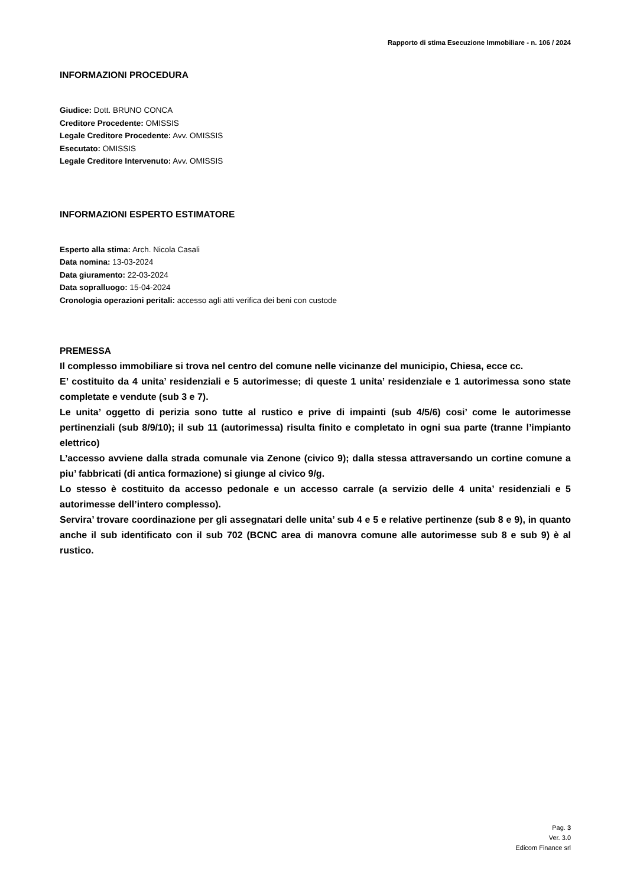Rapporto di stima Esecuzione Immobiliare - n. 106 / 2024
INFORMAZIONI PROCEDURA
Giudice: Dott. BRUNO CONCA
Creditore Procedente: OMISSIS
Legale Creditore Procedente: Avv. OMISSIS
Esecutato: OMISSIS
Legale Creditore Intervenuto: Avv. OMISSIS
INFORMAZIONI ESPERTO ESTIMATORE
Esperto alla stima: Arch. Nicola Casali
Data nomina: 13-03-2024
Data giuramento: 22-03-2024
Data sopralluogo: 15-04-2024
Cronologia operazioni peritali: accesso agli atti verifica dei beni con custode
PREMESSA
Il complesso immobiliare si trova nel centro del comune nelle vicinanze del municipio, Chiesa, ecce cc.
E’ costituito da 4 unita’ residenziali e 5 autorimesse; di queste 1 unita’ residenziale e 1 autorimessa sono state completate e vendute (sub 3 e 7).
Le unita’ oggetto di perizia sono tutte al rustico e prive di impainti (sub 4/5/6) cosi’ come le autorimesse pertinenziali (sub 8/9/10); il sub 11 (autorimessa) risulta finito e completato in ogni sua parte (tranne l’impianto elettrico)
L’accesso avviene dalla strada comunale via Zenone (civico 9); dalla stessa attraversando un cortine comune a piu’ fabbricati (di antica formazione) si giunge al civico 9/g.
Lo stesso è costituito da accesso pedonale e un accesso carrale (a servizio delle 4 unita’ residenziali e 5 autorimesse dell’intero complesso).
Servira’ trovare coordinazione per gli assegnatari delle unita’ sub 4 e 5 e relative pertinenze (sub 8 e 9), in quanto anche il sub identificato con il sub 702 (BCNC area di manovra comune alle autorimesse sub 8 e sub 9) è al rustico.
Pag. 3
Ver. 3.0
Edicom Finance srl